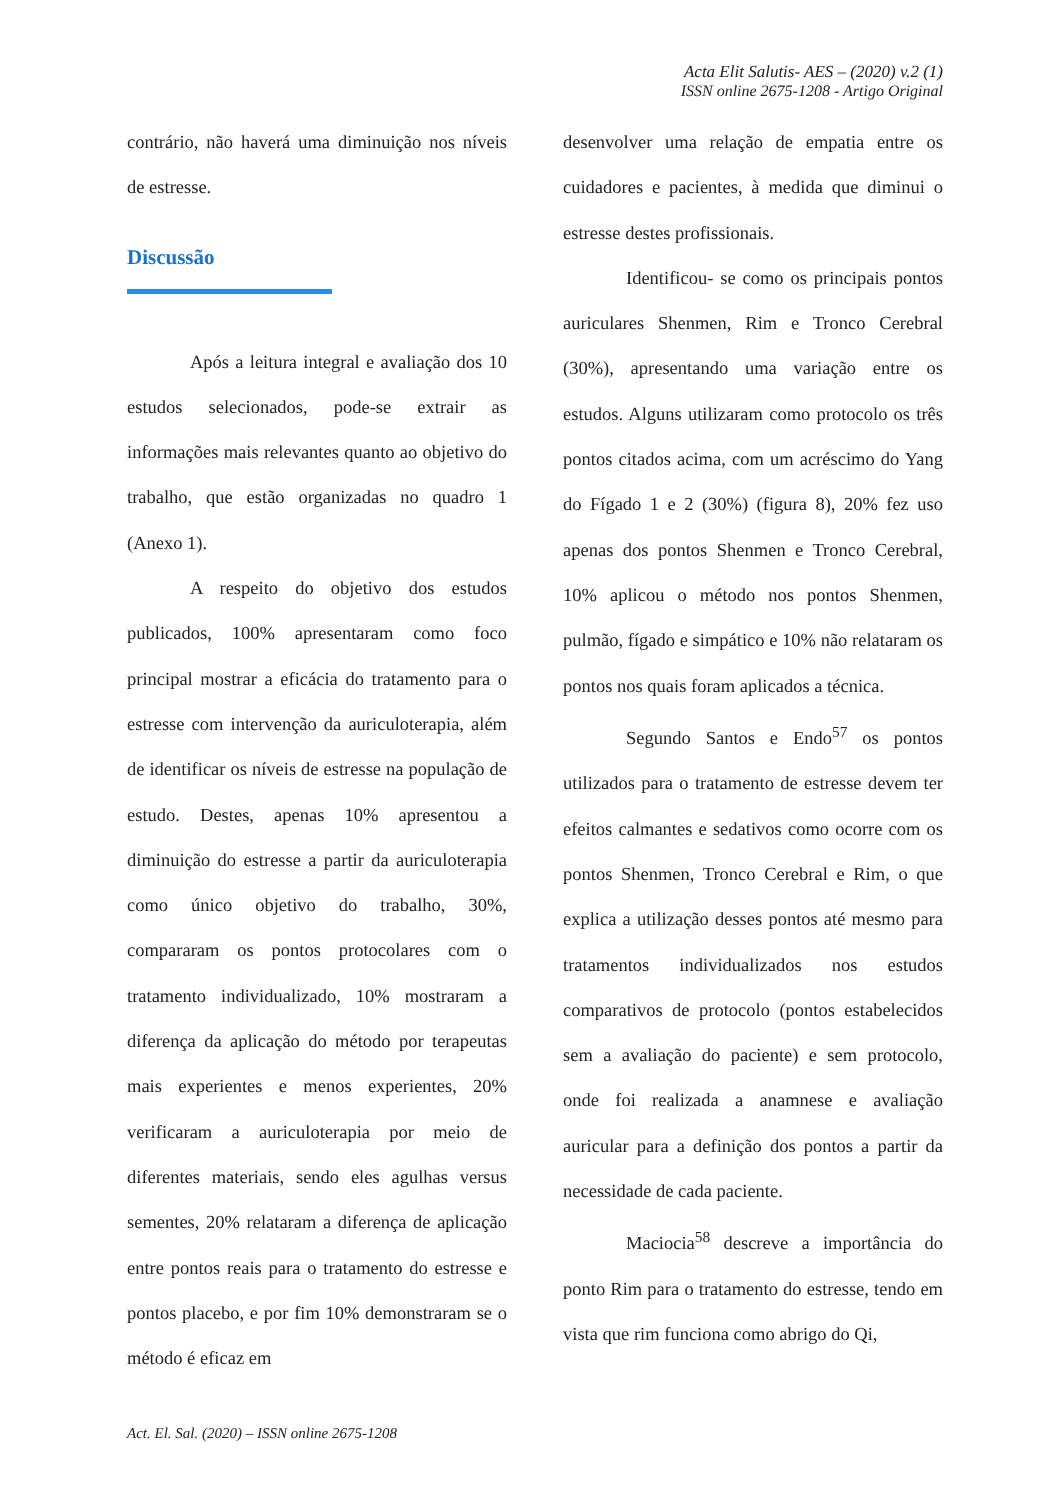Acta Elit Salutis- AES – (2020) v.2 (1)
ISSN online 2675-1208 - Artigo Original
contrário, não haverá uma diminuição nos níveis de estresse.
Discussão
Após a leitura integral e avaliação dos 10 estudos selecionados, pode-se extrair as informações mais relevantes quanto ao objetivo do trabalho, que estão organizadas no quadro 1 (Anexo 1).
A respeito do objetivo dos estudos publicados, 100% apresentaram como foco principal mostrar a eficácia do tratamento para o estresse com intervenção da auriculoterapia, além de identificar os níveis de estresse na população de estudo. Destes, apenas 10% apresentou a diminuição do estresse a partir da auriculoterapia como único objetivo do trabalho, 30%, compararam os pontos protocolares com o tratamento individualizado, 10% mostraram a diferença da aplicação do método por terapeutas mais experientes e menos experientes, 20% verificaram a auriculoterapia por meio de diferentes materiais, sendo eles agulhas versus sementes, 20% relataram a diferença de aplicação entre pontos reais para o tratamento do estresse e pontos placebo, e por fim 10% demonstraram se o método é eficaz em
desenvolver uma relação de empatia entre os cuidadores e pacientes, à medida que diminui o estresse destes profissionais.
Identificou- se como os principais pontos auriculares Shenmen, Rim e Tronco Cerebral (30%), apresentando uma variação entre os estudos. Alguns utilizaram como protocolo os três pontos citados acima, com um acréscimo do Yang do Fígado 1 e 2 (30%) (figura 8), 20% fez uso apenas dos pontos Shenmen e Tronco Cerebral, 10% aplicou o método nos pontos Shenmen, pulmão, fígado e simpático e 10% não relataram os pontos nos quais foram aplicados a técnica.
Segundo Santos e Endo<sup>57</sup> os pontos utilizados para o tratamento de estresse devem ter efeitos calmantes e sedativos como ocorre com os pontos Shenmen, Tronco Cerebral e Rim, o que explica a utilização desses pontos até mesmo para tratamentos individualizados nos estudos comparativos de protocolo (pontos estabelecidos sem a avaliação do paciente) e sem protocolo, onde foi realizada a anamnese e avaliação auricular para a definição dos pontos a partir da necessidade de cada paciente.
Maciocia<sup>58</sup> descreve a importância do ponto Rim para o tratamento do estresse, tendo em vista que rim funciona como abrigo do Qi,
Act. El. Sal. (2020) – ISSN online 2675-1208